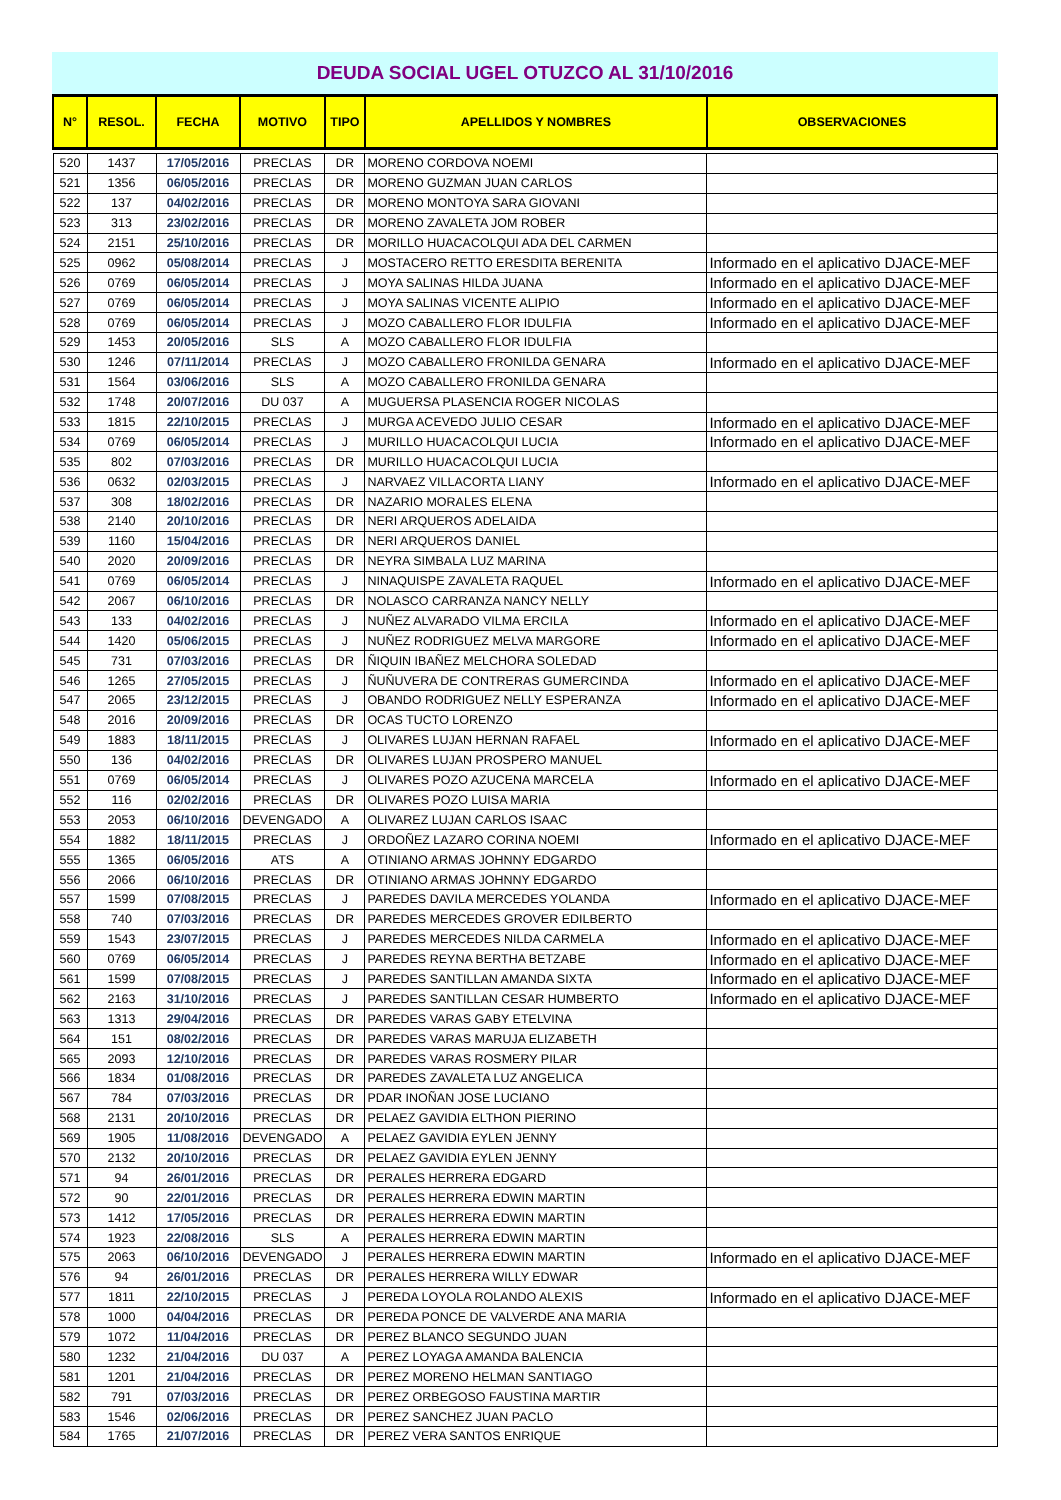DEUDA SOCIAL UGEL OTUZCO AL 31/10/2016
| N° | RESOL. | FECHA | MOTIVO | TIPO | APELLIDOS Y NOMBRES | OBSERVACIONES |
| --- | --- | --- | --- | --- | --- | --- |
| 520 | 1437 | 17/05/2016 | PRECLAS | DR | MORENO CORDOVA NOEMI | |
| 521 | 1356 | 06/05/2016 | PRECLAS | DR | MORENO GUZMAN JUAN CARLOS | |
| 522 | 137 | 04/02/2016 | PRECLAS | DR | MORENO MONTOYA SARA GIOVANI | |
| 523 | 313 | 23/02/2016 | PRECLAS | DR | MORENO ZAVALETA JOM ROBER | |
| 524 | 2151 | 25/10/2016 | PRECLAS | DR | MORILLO HUACACOLQUI ADA DEL CARMEN | |
| 525 | 0962 | 05/08/2014 | PRECLAS | J | MOSTACERO RETTO ERESDITA BERENITA | Informado en el aplicativo DJACE-MEF |
| 526 | 0769 | 06/05/2014 | PRECLAS | J | MOYA SALINAS HILDA JUANA | Informado en el aplicativo DJACE-MEF |
| 527 | 0769 | 06/05/2014 | PRECLAS | J | MOYA SALINAS VICENTE ALIPIO | Informado en el aplicativo DJACE-MEF |
| 528 | 0769 | 06/05/2014 | PRECLAS | J | MOZO CABALLERO FLOR IDULFIA | Informado en el aplicativo DJACE-MEF |
| 529 | 1453 | 20/05/2016 | SLS | A | MOZO CABALLERO FLOR IDULFIA | |
| 530 | 1246 | 07/11/2014 | PRECLAS | J | MOZO CABALLERO FRONILDA GENARA | Informado en el aplicativo DJACE-MEF |
| 531 | 1564 | 03/06/2016 | SLS | A | MOZO CABALLERO FRONILDA GENARA | |
| 532 | 1748 | 20/07/2016 | DU 037 | A | MUGUERSA PLASENCIA ROGER NICOLAS | |
| 533 | 1815 | 22/10/2015 | PRECLAS | J | MURGA ACEVEDO JULIO CESAR | Informado en el aplicativo DJACE-MEF |
| 534 | 0769 | 06/05/2014 | PRECLAS | J | MURILLO HUACACOLQUI LUCIA | Informado en el aplicativo DJACE-MEF |
| 535 | 802 | 07/03/2016 | PRECLAS | DR | MURILLO HUACACOLQUI LUCIA | |
| 536 | 0632 | 02/03/2015 | PRECLAS | J | NARVAEZ VILLACORTA LIANY | Informado en el aplicativo DJACE-MEF |
| 537 | 308 | 18/02/2016 | PRECLAS | DR | NAZARIO MORALES ELENA | |
| 538 | 2140 | 20/10/2016 | PRECLAS | DR | NERI ARQUEROS ADELAIDA | |
| 539 | 1160 | 15/04/2016 | PRECLAS | DR | NERI ARQUEROS DANIEL | |
| 540 | 2020 | 20/09/2016 | PRECLAS | DR | NEYRA SIMBALA LUZ MARINA | |
| 541 | 0769 | 06/05/2014 | PRECLAS | J | NINAQUISPE ZAVALETA RAQUEL | Informado en el aplicativo DJACE-MEF |
| 542 | 2067 | 06/10/2016 | PRECLAS | DR | NOLASCO CARRANZA NANCY NELLY | |
| 543 | 133 | 04/02/2016 | PRECLAS | J | NUÑEZ ALVARADO VILMA ERCILA | Informado en el aplicativo DJACE-MEF |
| 544 | 1420 | 05/06/2015 | PRECLAS | J | NUÑEZ RODRIGUEZ MELVA MARGORE | Informado en el aplicativo DJACE-MEF |
| 545 | 731 | 07/03/2016 | PRECLAS | DR | ÑIQUIN IBAÑEZ MELCHORA SOLEDAD | |
| 546 | 1265 | 27/05/2015 | PRECLAS | J | ÑUÑUVERA DE CONTRERAS GUMERCINDA | Informado en el aplicativo DJACE-MEF |
| 547 | 2065 | 23/12/2015 | PRECLAS | J | OBANDO RODRIGUEZ NELLY ESPERANZA | Informado en el aplicativo DJACE-MEF |
| 548 | 2016 | 20/09/2016 | PRECLAS | DR | OCAS TUCTO LORENZO | |
| 549 | 1883 | 18/11/2015 | PRECLAS | J | OLIVARES LUJAN HERNAN RAFAEL | Informado en el aplicativo DJACE-MEF |
| 550 | 136 | 04/02/2016 | PRECLAS | DR | OLIVARES LUJAN PROSPERO MANUEL | |
| 551 | 0769 | 06/05/2014 | PRECLAS | J | OLIVARES POZO AZUCENA MARCELA | Informado en el aplicativo DJACE-MEF |
| 552 | 116 | 02/02/2016 | PRECLAS | DR | OLIVARES POZO LUISA MARIA | |
| 553 | 2053 | 06/10/2016 | DEVENGADO | A | OLIVAREZ LUJAN CARLOS ISAAC | |
| 554 | 1882 | 18/11/2015 | PRECLAS | J | ORDOÑEZ LAZARO CORINA NOEMI | Informado en el aplicativo DJACE-MEF |
| 555 | 1365 | 06/05/2016 | ATS | A | OTINIANO ARMAS JOHNNY EDGARDO | |
| 556 | 2066 | 06/10/2016 | PRECLAS | DR | OTINIANO ARMAS JOHNNY EDGARDO | |
| 557 | 1599 | 07/08/2015 | PRECLAS | J | PAREDES DAVILA MERCEDES YOLANDA | Informado en el aplicativo DJACE-MEF |
| 558 | 740 | 07/03/2016 | PRECLAS | DR | PAREDES MERCEDES GROVER EDILBERTO | |
| 559 | 1543 | 23/07/2015 | PRECLAS | J | PAREDES MERCEDES NILDA CARMELA | Informado en el aplicativo DJACE-MEF |
| 560 | 0769 | 06/05/2014 | PRECLAS | J | PAREDES REYNA BERTHA BETZABE | Informado en el aplicativo DJACE-MEF |
| 561 | 1599 | 07/08/2015 | PRECLAS | J | PAREDES SANTILLAN AMANDA SIXTA | Informado en el aplicativo DJACE-MEF |
| 562 | 2163 | 31/10/2016 | PRECLAS | J | PAREDES SANTILLAN CESAR HUMBERTO | Informado en el aplicativo DJACE-MEF |
| 563 | 1313 | 29/04/2016 | PRECLAS | DR | PAREDES VARAS GABY ETELVINA | |
| 564 | 151 | 08/02/2016 | PRECLAS | DR | PAREDES VARAS MARUJA ELIZABETH | |
| 565 | 2093 | 12/10/2016 | PRECLAS | DR | PAREDES VARAS ROSMERY PILAR | |
| 566 | 1834 | 01/08/2016 | PRECLAS | DR | PAREDES ZAVALETA LUZ ANGELICA | |
| 567 | 784 | 07/03/2016 | PRECLAS | DR | PDAR INOÑAN JOSE LUCIANO | |
| 568 | 2131 | 20/10/2016 | PRECLAS | DR | PELAEZ GAVIDIA ELTHON PIERINO | |
| 569 | 1905 | 11/08/2016 | DEVENGADO | A | PELAEZ GAVIDIA EYLEN JENNY | |
| 570 | 2132 | 20/10/2016 | PRECLAS | DR | PELAEZ GAVIDIA EYLEN JENNY | |
| 571 | 94 | 26/01/2016 | PRECLAS | DR | PERALES HERRERA EDGARD | |
| 572 | 90 | 22/01/2016 | PRECLAS | DR | PERALES HERRERA EDWIN MARTIN | |
| 573 | 1412 | 17/05/2016 | PRECLAS | DR | PERALES HERRERA EDWIN MARTIN | |
| 574 | 1923 | 22/08/2016 | SLS | A | PERALES HERRERA EDWIN MARTIN | |
| 575 | 2063 | 06/10/2016 | DEVENGADO | J | PERALES HERRERA EDWIN MARTIN | Informado en el aplicativo DJACE-MEF |
| 576 | 94 | 26/01/2016 | PRECLAS | DR | PERALES HERRERA WILLY EDWAR | |
| 577 | 1811 | 22/10/2015 | PRECLAS | J | PEREDA LOYOLA ROLANDO ALEXIS | Informado en el aplicativo DJACE-MEF |
| 578 | 1000 | 04/04/2016 | PRECLAS | DR | PEREDA PONCE DE VALVERDE ANA MARIA | |
| 579 | 1072 | 11/04/2016 | PRECLAS | DR | PEREZ BLANCO SEGUNDO JUAN | |
| 580 | 1232 | 21/04/2016 | DU 037 | A | PEREZ LOYAGA AMANDA BALENCIA | |
| 581 | 1201 | 21/04/2016 | PRECLAS | DR | PEREZ MORENO HELMAN SANTIAGO | |
| 582 | 791 | 07/03/2016 | PRECLAS | DR | PEREZ ORBEGOSO FAUSTINA MARTIR | |
| 583 | 1546 | 02/06/2016 | PRECLAS | DR | PEREZ SANCHEZ JUAN PACLO | |
| 584 | 1765 | 21/07/2016 | PRECLAS | DR | PEREZ VERA SANTOS ENRIQUE | |